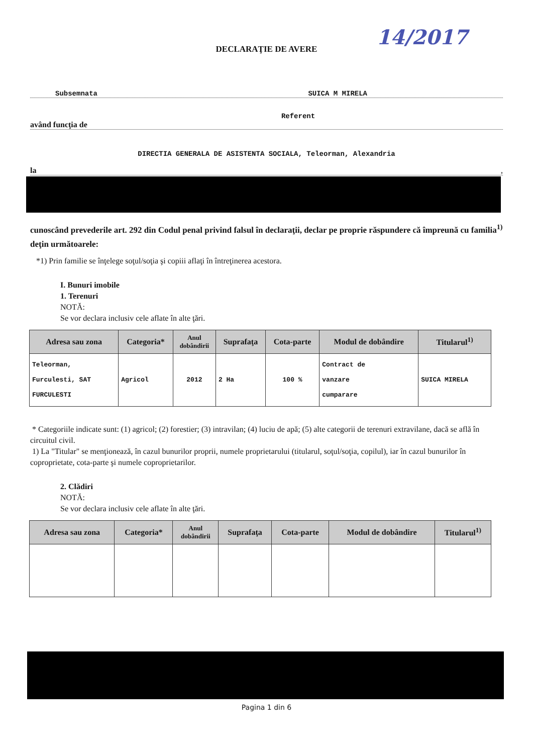DECLARAŢIE DE AVERE
14/2017
Subsemnata SUICA M MIRELA
Referent
având funcţia de
DIRECTIA GENERALA DE ASISTENTA SOCIALA, Teleorman, Alexandria
la,
cunoscând prevederile art. 292 din Codul penal privind falsul în declaraţii, declar pe proprie răspundere că împreună cu familia<sup>1)</sup> deţin următoarele:
*1) Prin familie se înţelege soţul/soţia şi copiii aflaţi în întreţinerea acestora.
I. Bunuri imobile
1. Terenuri
NOTĂ:
Se vor declara inclusiv cele aflate în alte ţări.
| Adresa sau zona | Categoria* | Anul dobândirii | Suprafaţa | Cota-parte | Modul de dobândire | Titularul<sup>1)</sup> |
| --- | --- | --- | --- | --- | --- | --- |
| Teleorman, Furculesti, SAT FURCULESTI | Agricol | 2012 | 2 Ha | 100 % | Contract de vanzare cumparare | SUICA MIRELA |
* Categoriile indicate sunt: (1) agricol; (2) forestier; (3) intravilan; (4) luciu de apă; (5) alte categorii de terenuri extravilane, dacă se află în circuitul civil.
1) La "Titular" se menţionează, în cazul bunurilor proprii, numele proprietarului (titularul, soţul/soţia, copilul), iar în cazul bunurilor în coproprietate, cota-parte şi numele coproprietarilor.
2. Clădiri
NOTĂ:
Se vor declara inclusiv cele aflate în alte ţări.
| Adresa sau zona | Categoria* | Anul dobândirii | Suprafaţa | Cota-parte | Modul de dobândire | Titularul<sup>1)</sup> |
| --- | --- | --- | --- | --- | --- | --- |
Pagina 1 din 6